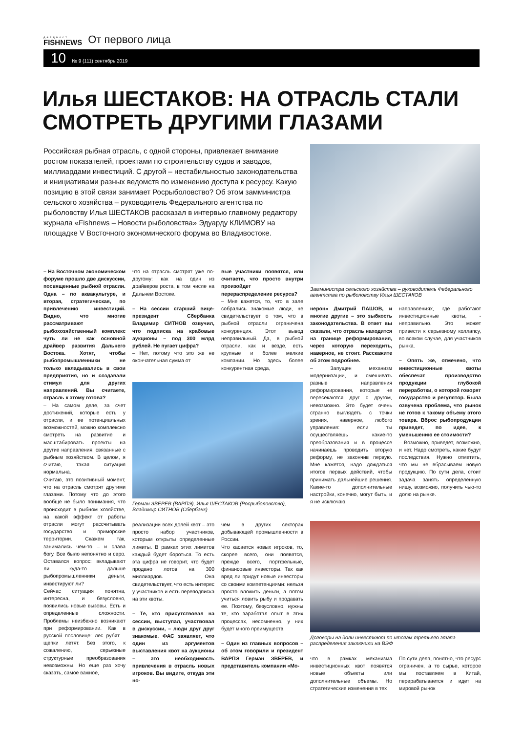дайджест
FISHNEWS
От первого лица
10 № 9 (111) сентябрь 2019
Илья ШЕСТАКОВ: НА ОТРАСЛЬ СТАЛИ СМОТРЕТЬ ДРУГИМИ ГЛАЗАМИ
Российская рыбная отрасль, с одной стороны, привлекает внимание ростом показателей, проектами по строительству судов и заводов, миллиардами инвестиций. С другой – нестабильностью законодательства и инициативами разных ведомств по изменению доступа к ресурсу. Какую позицию в этой связи занимает Росрыболовство? Об этом замминистра сельского хозяйства – руководитель Федерального агентства по рыболовству Илья ШЕСТАКОВ рассказал в интервью главному редактору журнала «Fishnews – Новости рыболовства» Эдуарду КЛИМОВУ на площадке V Восточного экономического форума во Владивостоке.
Замминистра сельского хозяйства – руководитель Федерального агентства по рыболовству Илья ШЕСТАКОВ
– На Восточном экономическом форуме прошло две дискуссии, посвященные рыбной отрасли. Одна – по аквакультуре, и вторая, стратегическая, по привлечению инвестиций. Видно, что многие рассматривают рыбохозяйственный комплекс чуть ли не как основной драйвер развития Дальнего Востока. Хотят, чтобы рыбопромышленники не только вкладывались в свои предприятия, но и создавали стимул для других направлений. Вы считаете, отрасль к этому готова?
– На самом деле, за счет достижений, которые есть у отрасли, и ее потенциальных возможностей, можно комплексно смотреть на развитие и масштабировать проекты на другие направления, связанные с рыбным хозяйством. В целом, я считаю, такая ситуация нормальна.
Считаю, это позитивный момент, что на отрасль смотрят другими глазами. Потому что до этого вообще не было понимания, что происходит в рыбном хозяйстве, на какой эффект от работы отрасли могут рассчитывать государство и приморские территории. Скажем так, занимались чем-то – и слава богу. Все было непонятно и серо. Оставался вопрос: вкладывают ли куда-то дальше рыбопромышленники деньги, инвестируют ли?
Сейчас ситуация понятна, интересна, и безусловно, появились новые вызовы. Есть и определенные сложности. Проблемы неизбежно возникают при реформировании. Как в русской пословице: лес рубят – щепки летят. Без этого, к сожалению, серьезные структурные преобразования невозможны. Но еще раз хочу сказать, самое важное,
что на отрасль смотрят уже по-другому: как на один из драйверов роста, в том числе на Дальнем Востоке.
– На сессии старший вице-президент Сбербанка Владимир СИТНОВ озвучил, что подписка на крабовые аукционы – под 300 млрд рублей. Не пугает цифра?
– Нет, потому что это же не окончательная сумма от
вые участники появятся, или считаете, что просто внутри произойдет перераспределение ресурса?
– Мне кажется, то, что в зале собрались знакомые люди, не свидетельствует о том, что в рыбной отрасли ограничена конкуренция. Этот вывод неправильный. Да, в рыбной отрасли, как и везде, есть крупные и более мелкие компании. Но здесь более конкурентная среда,
Герман ЗВЕРЕВ (ВАРПЭ), Илья ШЕСТАКОВ (Росрыболовство), Владимир СИТНОВ (Сбербанк)
реализации всех долей квот – это просто набор участников, которым открыты определенные лимиты. В рамках этих лимитов каждый будет бороться. То есть эта цифра не говорит, что будет продано лотов на 300 миллиардов. Она свидетельствует, что есть интерес у участников и есть переподписка на эти квоты.
– Те, кто присутствовал на сессии, выступал, участвовал в дискуссии, – люди друг друг знакомые. ФАС заявляет, что один из аргументов выставления квот на аукционы – это необходимость привлечения в отрасль новых игроков. Вы видите, откуда эти но-
чем в других секторах добывающей промышленности в России.
Что касается новых игроков, то, скорее всего, они появятся, прежде всего, портфельные, финансовые инвесторы. Так как вряд ли придут новые инвесторы со своими компетенциями: нельзя просто вложить деньги, а потом учиться ловить рыбу и продавать ее. Поэтому, безусловно, нужны те, кто заработал опыт в этих процессах, несомненно, у них будет много преимуществ.
– Один из главных вопросов – об этом говорили и президент ВАРПЭ Герман ЗВЕРЕВ, и представитель компании «Мо-
нерон» Дмитрий ПАШОВ, и многие другие – это зыбкость законодательства. В ответ вы сказали, что отрасль находится на границе реформирования, через которую переходить, наверное, не стоит. Расскажите об этом подробнее.
– Запущен механизм модернизации, и смешивать разные направления реформирования, которые не пересекаются друг с другом, невозможно. Это будет очень странно выглядеть с точки зрения, наверное, любого управления: если ты осуществляешь какие-то преобразования и в процессе начинаешь проводить вторую реформу, не закончив первую. Мне кажется, надо дождаться итогов первых действий, чтобы принимать дальнейшие решения. Какие-то дополнительные настройки, конечно, могут быть, и я не исключаю,
направлениях, где работают инвестиционные квоты, - неправильно. Это может привести к серьезному коллапсу, во всяком случае, для участников рынка.
– Опять же, отмечено, что инвестиционные квоты обеспечат производство продукции глубокой переработки, о которой говорят государство и регулятор. Была озвучена проблема, что рынок не готов к такому объему этого товара. Вброс рыбопродукции приведет, по идее, к уменьшению ее стоимости?
– Возможно, приведет, возможно, и нет. Надо смотреть, какие будут последствия. Нужно отметить, что мы не вбрасываем новую продукцию. По сути дела, стоит задача занять определенную нишу, возможно, получить чью-то долю на рынке.
Договоры на доли инвестквот по итогам третьего этапа распределения заключили на ВЭФ
что в рамках механизма инвестиционных квот появятся новые объекты или дополнительные объемы. Но стратегические изменения в тех
По сути дела, понятно, что ресурс ограничен, а то сырье, которое мы поставляем в Китай, перерабатывается и идет на мировой рынок